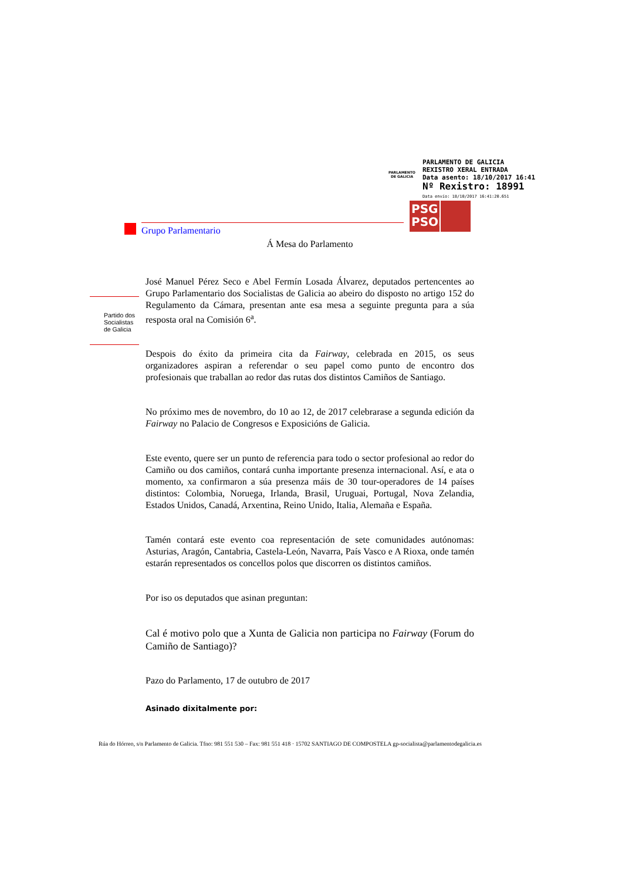PARLAMENTO DE GALICIA
PARLAMENTO DE GALICIA
REXISTRO XERAL ENTRADA
Data asento: 18/10/2017 16:41
Nº Rexistro: 18991
Data envío: 18/10/2017 16:41:20.651
PSG PSOE
Grupo Parlamentario
Partido dos
Socialistas
de Galicia
Á Mesa do Parlamento
José Manuel Pérez Seco e Abel Fermín Losada Álvarez, deputados pertencentes ao Grupo Parlamentario dos Socialistas de Galicia ao abeiro do disposto no artigo 152 do Regulamento da Cámara, presentan ante esa mesa a seguinte pregunta para a súa resposta oral na Comisión 6<sup>a</sup>.
Despois do éxito da primeira cita da Fairway, celebrada en 2015, os seus organizadores aspiran a referendar o seu papel como punto de encontro dos profesionais que traballan ao redor das rutas dos distintos Camiños de Santiago.
No próximo mes de novembro, do 10 ao 12, de 2017 celebrarase a segunda edición da Fairway no Palacio de Congresos e Exposicións de Galicia.
Este evento, quere ser un punto de referencia para todo o sector profesional ao redor do Camiño ou dos camiños, contará cunha importante presenza internacional. Así, e ata o momento, xa confirmaron a súa presenza máis de 30 tour-operadores de 14 países distintos: Colombia, Noruega, Irlanda, Brasil, Uruguai, Portugal, Nova Zelandia, Estados Unidos, Canadá, Arxentina, Reino Unido, Italia, Alemaña e España.
Tamén contará este evento coa representación de sete comunidades autónomas: Asturias, Aragón, Cantabria, Castela-León, Navarra, País Vasco e A Rioxa, onde tamén estarán representados os concellos polos que discorren os distintos camiños.
Por iso os deputados que asinan preguntan:
Cal é motivo polo que a Xunta de Galicia non participa no Fairway (Forum do Camiño de Santiago)?
Pazo do Parlamento, 17 de outubro de 2017
Asinado dixitalmente por:
Rúa do Hórreo, s/n Parlamento de Galicia. Tfno: 981 551 530 – Fax: 981 551 418 · 15702 SANTIAGO DE COMPOSTELA gp-socialista@parlamentodegalicia.es